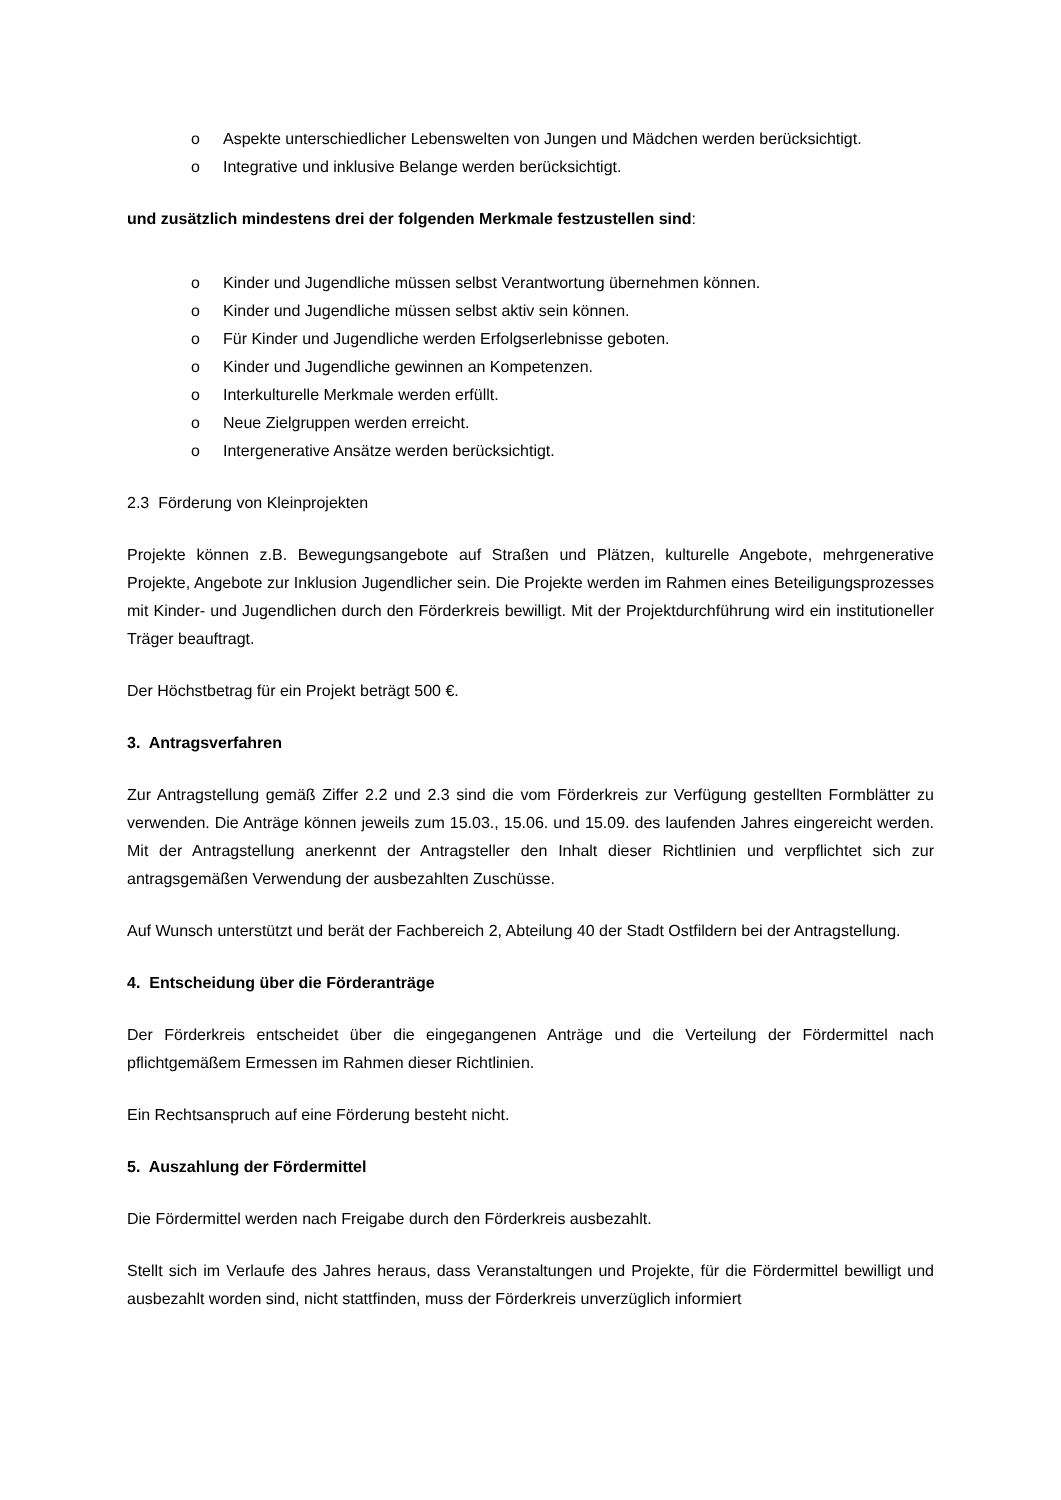o Aspekte unterschiedlicher Lebenswelten von Jungen und Mädchen werden berücksichtigt.
o Integrative und inklusive Belange werden berücksichtigt.
und zusätzlich mindestens drei der folgenden Merkmale festzustellen sind:
o Kinder und Jugendliche müssen selbst Verantwortung übernehmen können.
o Kinder und Jugendliche müssen selbst aktiv sein können.
o Für Kinder und Jugendliche werden Erfolgserlebnisse geboten.
o Kinder und Jugendliche gewinnen an Kompetenzen.
o Interkulturelle Merkmale werden erfüllt.
o Neue Zielgruppen werden erreicht.
o Intergenerative Ansätze werden berücksichtigt.
2.3 Förderung von Kleinprojekten
Projekte können z.B. Bewegungsangebote auf Straßen und Plätzen, kulturelle Angebote, mehrgenerative Projekte, Angebote zur Inklusion Jugendlicher sein. Die Projekte werden im Rahmen eines Beteiligungsprozesses mit Kinder- und Jugendlichen durch den Förderkreis bewilligt. Mit der Projektdurchführung wird ein institutioneller Träger beauftragt.
Der Höchstbetrag für ein Projekt beträgt 500 €.
3. Antragsverfahren
Zur Antragstellung gemäß Ziffer 2.2 und 2.3 sind die vom Förderkreis zur Verfügung gestellten Formblätter zu verwenden. Die Anträge können jeweils zum 15.03., 15.06. und 15.09. des laufenden Jahres eingereicht werden. Mit der Antragstellung anerkennt der Antragsteller den Inhalt dieser Richtlinien und verpflichtet sich zur antragsgemäßen Verwendung der ausbezahlten Zuschüsse.
Auf Wunsch unterstützt und berät der Fachbereich 2, Abteilung 40 der Stadt Ostfildern bei der Antragstellung.
4. Entscheidung über die Förderanträge
Der Förderkreis entscheidet über die eingegangenen Anträge und die Verteilung der Fördermittel nach pflichtgemäßem Ermessen im Rahmen dieser Richtlinien.
Ein Rechtsanspruch auf eine Förderung besteht nicht.
5. Auszahlung der Fördermittel
Die Fördermittel werden nach Freigabe durch den Förderkreis ausbezahlt.
Stellt sich im Verlaufe des Jahres heraus, dass Veranstaltungen und Projekte, für die Fördermittel bewilligt und ausbezahlt worden sind, nicht stattfinden, muss der Förderkreis unverzüglich informiert